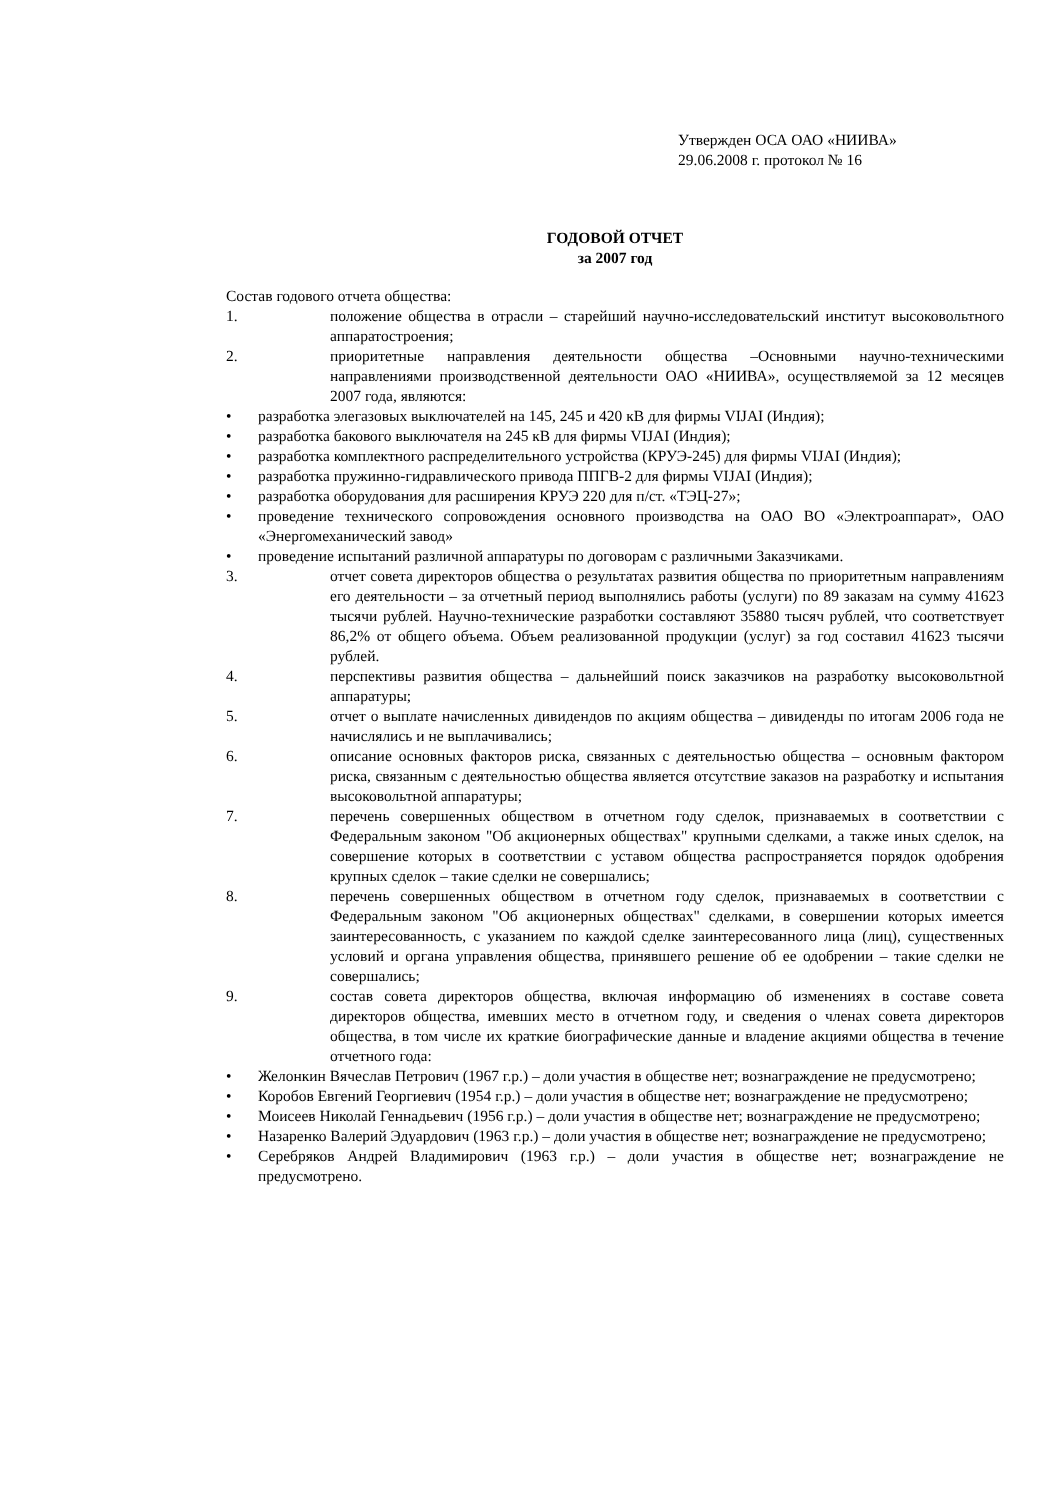Утвержден ОСА ОАО «НИИВА»
29.06.2008 г. протокол № 16
ГОДОВОЙ ОТЧЕТ
за 2007 год
Состав годового отчета общества:
1. положение общества в отрасли – старейший научно-исследовательский институт высоковольтного аппаратостроения;
2. приоритетные направления деятельности общества –Основными научно-техническими направлениями производственной деятельности ОАО «НИИВА», осуществляемой за 12 месяцев 2007 года, являются:
• разработка элегазовых выключателей на 145, 245 и 420 кВ для фирмы VIJAI (Индия);
• разработка бакового выключателя на 245 кВ для фирмы VIJAI (Индия);
• разработка комплектного распределительного устройства (КРУЭ-245) для фирмы VIJAI (Индия);
• разработка пружинно-гидравлического привода ППГВ-2 для фирмы VIJAI (Индия);
• разработка оборудования для расширения КРУЭ 220 для п/ст. «ТЭЦ-27»;
• проведение технического сопровождения основного производства на ОАО ВО «Электроаппарат», ОАО «Энергомеханический завод»
• проведение испытаний различной аппаратуры по договорам с различными Заказчиками.
3. отчет совета директоров общества о результатах развития общества по приоритетным направлениям его деятельности – за отчетный период выполнялись работы (услуги) по 89 заказам на сумму 41623 тысячи рублей. Научно-технические разработки составляют 35880 тысяч рублей, что соответствует 86,2% от общего объема. Объем реализованной продукции (услуг) за год составил 41623 тысячи рублей.
4. перспективы развития общества – дальнейший поиск заказчиков на разработку высоковольтной аппаратуры;
5. отчет о выплате начисленных дивидендов по акциям общества – дивиденды по итогам 2006 года не начислялись и не выплачивались;
6. описание основных факторов риска, связанных с деятельностью общества – основным фактором риска, связанным с деятельностью общества является отсутствие заказов на разработку и испытания высоковольтной аппаратуры;
7. перечень совершенных обществом в отчетном году сделок, признаваемых в соответствии с Федеральным законом "Об акционерных обществах" крупными сделками, а также иных сделок, на совершение которых в соответствии с уставом общества распространяется порядок одобрения крупных сделок – такие сделки не совершались;
8. перечень совершенных обществом в отчетном году сделок, признаваемых в соответствии с Федеральным законом "Об акционерных обществах" сделками, в совершении которых имеется заинтересованность, с указанием по каждой сделке заинтересованного лица (лиц), существенных условий и органа управления общества, принявшего решение об ее одобрении – такие сделки не совершались;
9. состав совета директоров общества, включая информацию об изменениях в составе совета директоров общества, имевших место в отчетном году, и сведения о членах совета директоров общества, в том числе их краткие биографические данные и владение акциями общества в течение отчетного года:
• Желонкин Вячеслав Петрович (1967 г.р.) – доли участия в обществе нет; вознаграждение не предусмотрено;
• Коробов Евгений Георгиевич (1954 г.р.) – доли участия в обществе нет; вознаграждение не предусмотрено;
• Моисеев Николай Геннадьевич (1956 г.р.) – доли участия в обществе нет; вознаграждение не предусмотрено;
• Назаренко Валерий Эдуардович (1963 г.р.) – доли участия в обществе нет; вознаграждение не предусмотрено;
• Серебряков Андрей Владимирович (1963 г.р.) – доли участия в обществе нет; вознаграждение не предусмотрено.